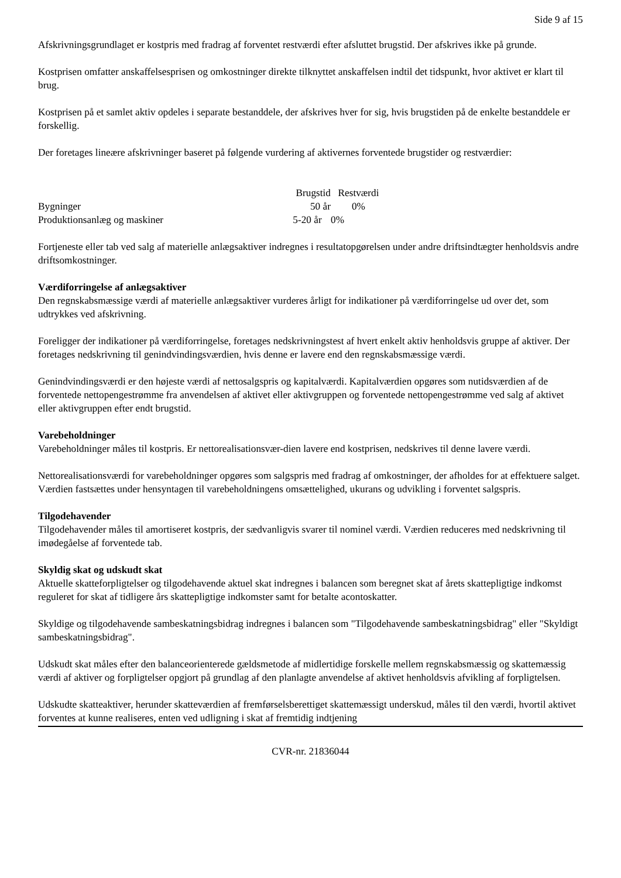Side 9 af 15
Afskrivningsgrundlaget er kostpris med fradrag af forventet restværdi efter afsluttet brugstid. Der afskrives ikke på grunde.
Kostprisen omfatter anskaffelsesprisen og omkostninger direkte tilknyttet anskaffelsen indtil det tidspunkt, hvor aktivet er klart til brug.
Kostprisen på et samlet aktiv opdeles i separate bestanddele, der afskrives hver for sig, hvis brugstiden på de enkelte bestanddele er forskellig.
Der foretages lineære afskrivninger baseret på følgende vurdering af aktivernes forventede brugstider og restværdier:
| | Brugstid | Restværdi |
| --- | --- | --- |
| Bygninger | 50 år | 0% |
| Produktionsanlæg og maskiner | 5-20 år | 0% |
Fortjeneste eller tab ved salg af materielle anlægsaktiver indregnes i resultatopgørelsen under andre driftsindtægter henholdsvis andre driftsomkostninger.
Værdiforringelse af anlægsaktiver
Den regnskabsmæssige værdi af materielle anlægsaktiver vurderes årligt for indikationer på værdiforringelse ud over det, som udtrykkes ved afskrivning.
Foreligger der indikationer på værdiforringelse, foretages nedskrivningstest af hvert enkelt aktiv henholdsvis gruppe af aktiver. Der foretages nedskrivning til genindvindingsværdien, hvis denne er lavere end den regnskabsmæssige værdi.
Genindvindingsværdi er den højeste værdi af nettosalgspris og kapitalværdi. Kapitalværdien opgøres som nutidsværdien af de forventede nettopengestrømme fra anvendelsen af aktivet eller aktivgruppen og forventede nettopengestrømme ved salg af aktivet eller aktivgruppen efter endt brugstid.
Varebeholdninger
Varebeholdninger måles til kostpris. Er nettorealisationsvær-dien lavere end kostprisen, nedskrives til denne lavere værdi.
Nettorealisationsværdi for varebeholdninger opgøres som salgspris med fradrag af omkostninger, der afholdes for at effektuere salget. Værdien fastsættes under hensyntagen til varebeholdningens omsættelighed, ukurans og udvikling i forventet salgspris.
Tilgodehavender
Tilgodehavender måles til amortiseret kostpris, der sædvanligvis svarer til nominel værdi. Værdien reduceres med nedskrivning til imødegåelse af forventede tab.
Skyldig skat og udskudt skat
Aktuelle skatteforpligtelser og tilgodehavende aktuel skat indregnes i balancen som beregnet skat af årets skattepligtige indkomst reguleret for skat af tidligere års skattepligtige indkomster samt for betalte acontoskatter.
Skyldige og tilgodehavende sambeskatningsbidrag indregnes i balancen som "Tilgodehavende sambeskatningsbidrag" eller "Skyldigt sambeskatningsbidrag".
Udskudt skat måles efter den balanceorienterede gældsmetode af midlertidige forskelle mellem regnskabsmæssig og skattemæssig værdi af aktiver og forpligtelser opgjort på grundlag af den planlagte anvendelse af aktivet henholdsvis afvikling af forpligtelsen.
Udskudte skatteaktiver, herunder skatteværdien af fremførselsberettiget skattemæssigt underskud, måles til den værdi, hvortil aktivet forventes at kunne realiseres, enten ved udligning i skat af fremtidig indtjening
CVR-nr. 21836044